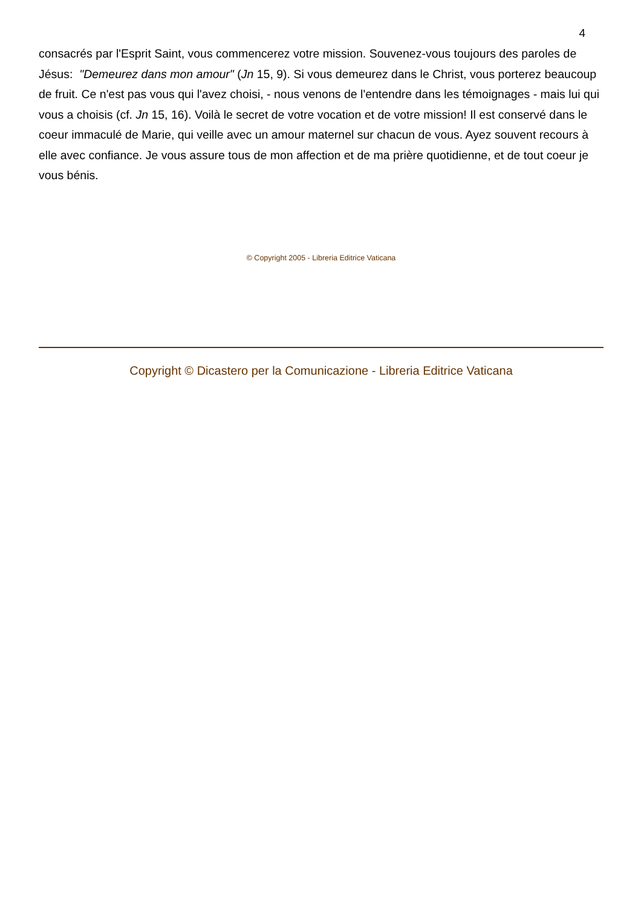4
consacrés par l'Esprit Saint, vous commencerez votre mission. Souvenez-vous toujours des paroles de Jésus: "Demeurez dans mon amour" (Jn 15, 9). Si vous demeurez dans le Christ, vous porterez beaucoup de fruit. Ce n'est pas vous qui l'avez choisi, - nous venons de l'entendre dans les témoignages - mais lui qui vous a choisis (cf. Jn 15, 16). Voilà le secret de votre vocation et de votre mission! Il est conservé dans le coeur immaculé de Marie, qui veille avec un amour maternel sur chacun de vous. Ayez souvent recours à elle avec confiance. Je vous assure tous de mon affection et de ma prière quotidienne, et de tout coeur je vous bénis.
© Copyright 2005 - Libreria Editrice Vaticana
Copyright © Dicastero per la Comunicazione - Libreria Editrice Vaticana